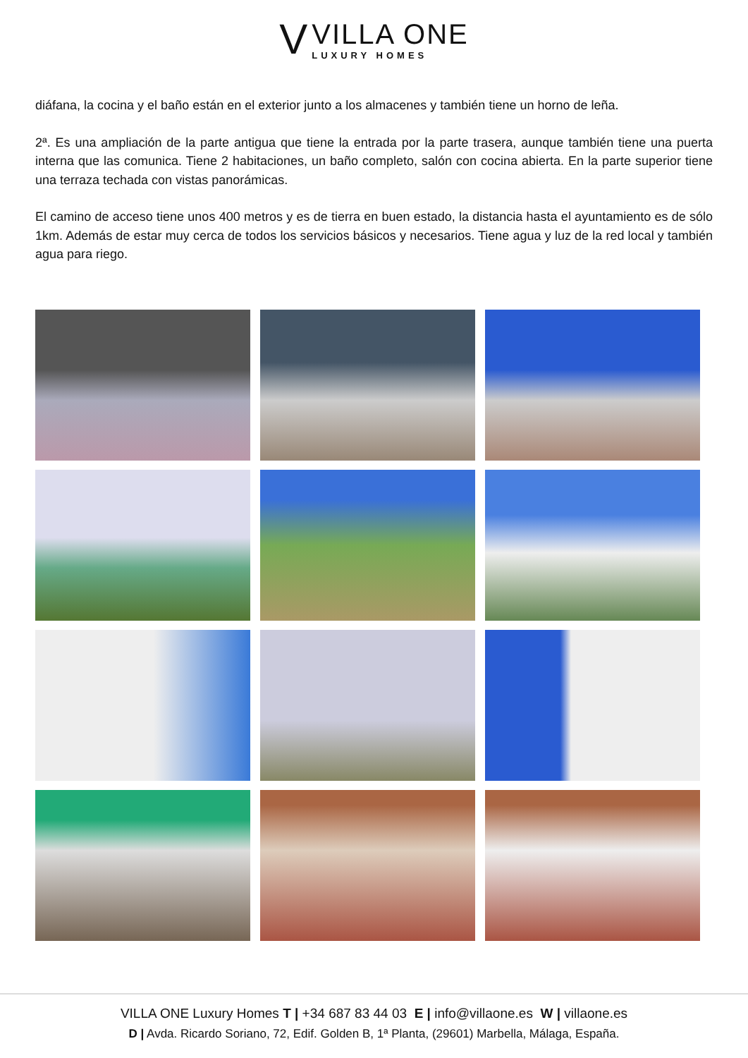V
VILLA ONE
LUXURY HOMES
diáfana, la cocina y el baño están en el exterior junto a los almacenes y también tiene un horno de leña.
2ª. Es una ampliación de la parte antigua que tiene la entrada por la parte trasera, aunque también tiene una puerta interna que las comunica. Tiene 2 habitaciones, un baño completo, salón con cocina abierta. En la parte superior tiene una terraza techada con vistas panorámicas.
El camino de acceso tiene unos 400 metros y es de tierra en buen estado, la distancia hasta el ayuntamiento es de sólo 1km. Además de estar muy cerca de todos los servicios básicos y necesarios. Tiene agua y luz de la red local y también agua para riego.
VILLA ONE Luxury Homes T | +34 687 83 44 03 E | info@villaone.es W | villaone.es
D | Avda. Ricardo Soriano, 72, Edif. Golden B, 1ª Planta, (29601) Marbella, Málaga, España.